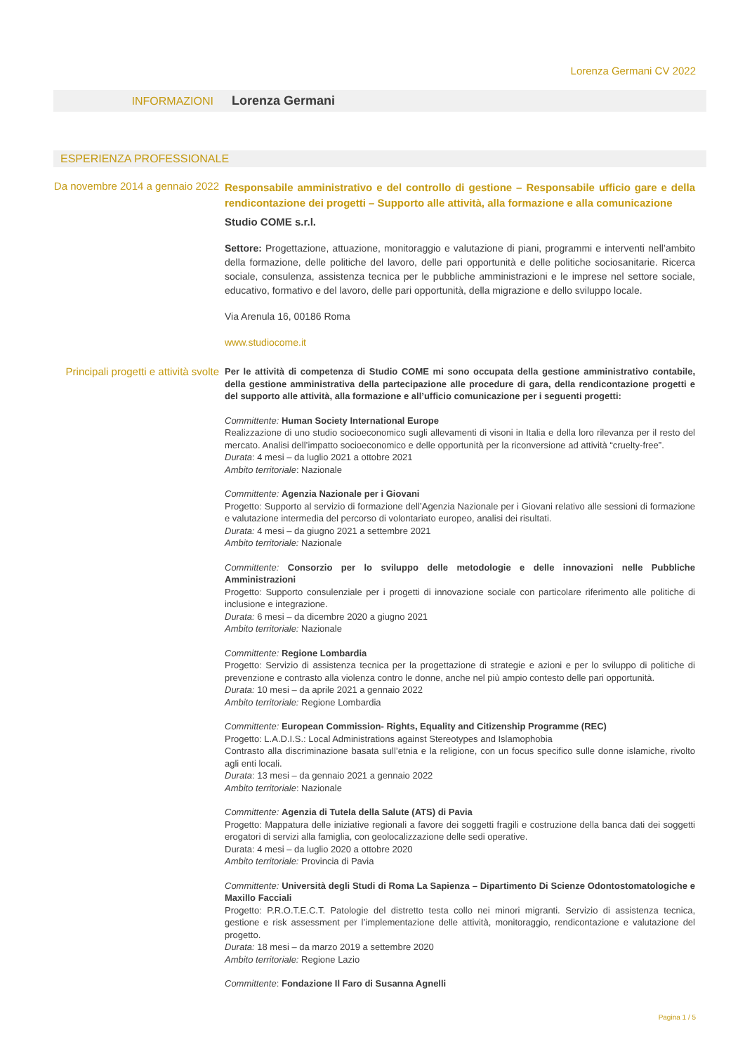Lorenza Germani CV 2022
INFORMAZIONI Lorenza Germani
ESPERIENZA PROFESSIONALE
Da novembre 2014 a gennaio 2022
Responsabile amministrativo e del controllo di gestione – Responsabile ufficio gare e della rendicontazione dei progetti – Supporto alle attività, alla formazione e alla comunicazione
Studio COME s.r.l.
Settore: Progettazione, attuazione, monitoraggio e valutazione di piani, programmi e interventi nell’ambito della formazione, delle politiche del lavoro, delle pari opportunità e delle politiche sociosanitarie. Ricerca sociale, consulenza, assistenza tecnica per le pubbliche amministrazioni e le imprese nel settore sociale, educativo, formativo e del lavoro, delle pari opportunità, della migrazione e dello sviluppo locale.
Via Arenula 16, 00186 Roma
www.studiocome.it
Principali progetti e attività svolte
Per le attività di competenza di Studio COME mi sono occupata della gestione amministrativo contabile, della gestione amministrativa della partecipazione alle procedure di gara, della rendicontazione progetti e del supporto alle attività, alla formazione e all’ufficio comunicazione per i seguenti progetti:
Committente: Human Society International Europe
Realizzazione di uno studio socioeconomico sugli allevamenti di visoni in Italia e della loro rilevanza per il resto del mercato. Analisi dell’impatto socioeconomico e delle opportunità per la riconversione ad attività “cruelty-free”.
Durata: 4 mesi – da luglio 2021 a ottobre 2021
Ambito territoriale: Nazionale
Committente: Agenzia Nazionale per i Giovani
Progetto: Supporto al servizio di formazione dell’Agenzia Nazionale per i Giovani relativo alle sessioni di formazione e valutazione intermedia del percorso di volontariato europeo, analisi dei risultati.
Durata: 4 mesi – da giugno 2021 a settembre 2021
Ambito territoriale: Nazionale
Committente: Consorzio per lo sviluppo delle metodologie e delle innovazioni nelle Pubbliche Amministrazioni
Progetto: Supporto consulenziale per i progetti di innovazione sociale con particolare riferimento alle politiche di inclusione e integrazione.
Durata: 6 mesi – da dicembre 2020 a giugno 2021
Ambito territoriale: Nazionale
Committente: Regione Lombardia
Progetto: Servizio di assistenza tecnica per la progettazione di strategie e azioni e per lo sviluppo di politiche di prevenzione e contrasto alla violenza contro le donne, anche nel più ampio contesto delle pari opportunità.
Durata: 10 mesi – da aprile 2021 a gennaio 2022
Ambito territoriale: Regione Lombardia
Committente: European Commission- Rights, Equality and Citizenship Programme (REC)
Progetto: L.A.D.I.S.: Local Administrations against Stereotypes and Islamophobia
Contrasto alla discriminazione basata sull’etnia e la religione, con un focus specifico sulle donne islamiche, rivolto agli enti locali.
Durata: 13 mesi – da gennaio 2021 a gennaio 2022
Ambito territoriale: Nazionale
Committente: Agenzia di Tutela della Salute (ATS) di Pavia
Progetto: Mappatura delle iniziative regionali a favore dei soggetti fragili e costruzione della banca dati dei soggetti erogatori di servizi alla famiglia, con geolocalizzazione delle sedi operative.
Durata: 4 mesi – da luglio 2020 a ottobre 2020
Ambito territoriale: Provincia di Pavia
Committente: Università degli Studi di Roma La Sapienza – Dipartimento Di Scienze Odontostomatologiche e Maxillo Facciali
Progetto: P.R.O.T.E.C.T. Patologie del distretto testa collo nei minori migranti. Servizio di assistenza tecnica, gestione e risk assessment per l’implementazione delle attività, monitoraggio, rendicontazione e valutazione del progetto.
Durata: 18 mesi – da marzo 2019 a settembre 2020
Ambito territoriale: Regione Lazio
Committente: Fondazione Il Faro di Susanna Agnelli
Pagina 1 / 5